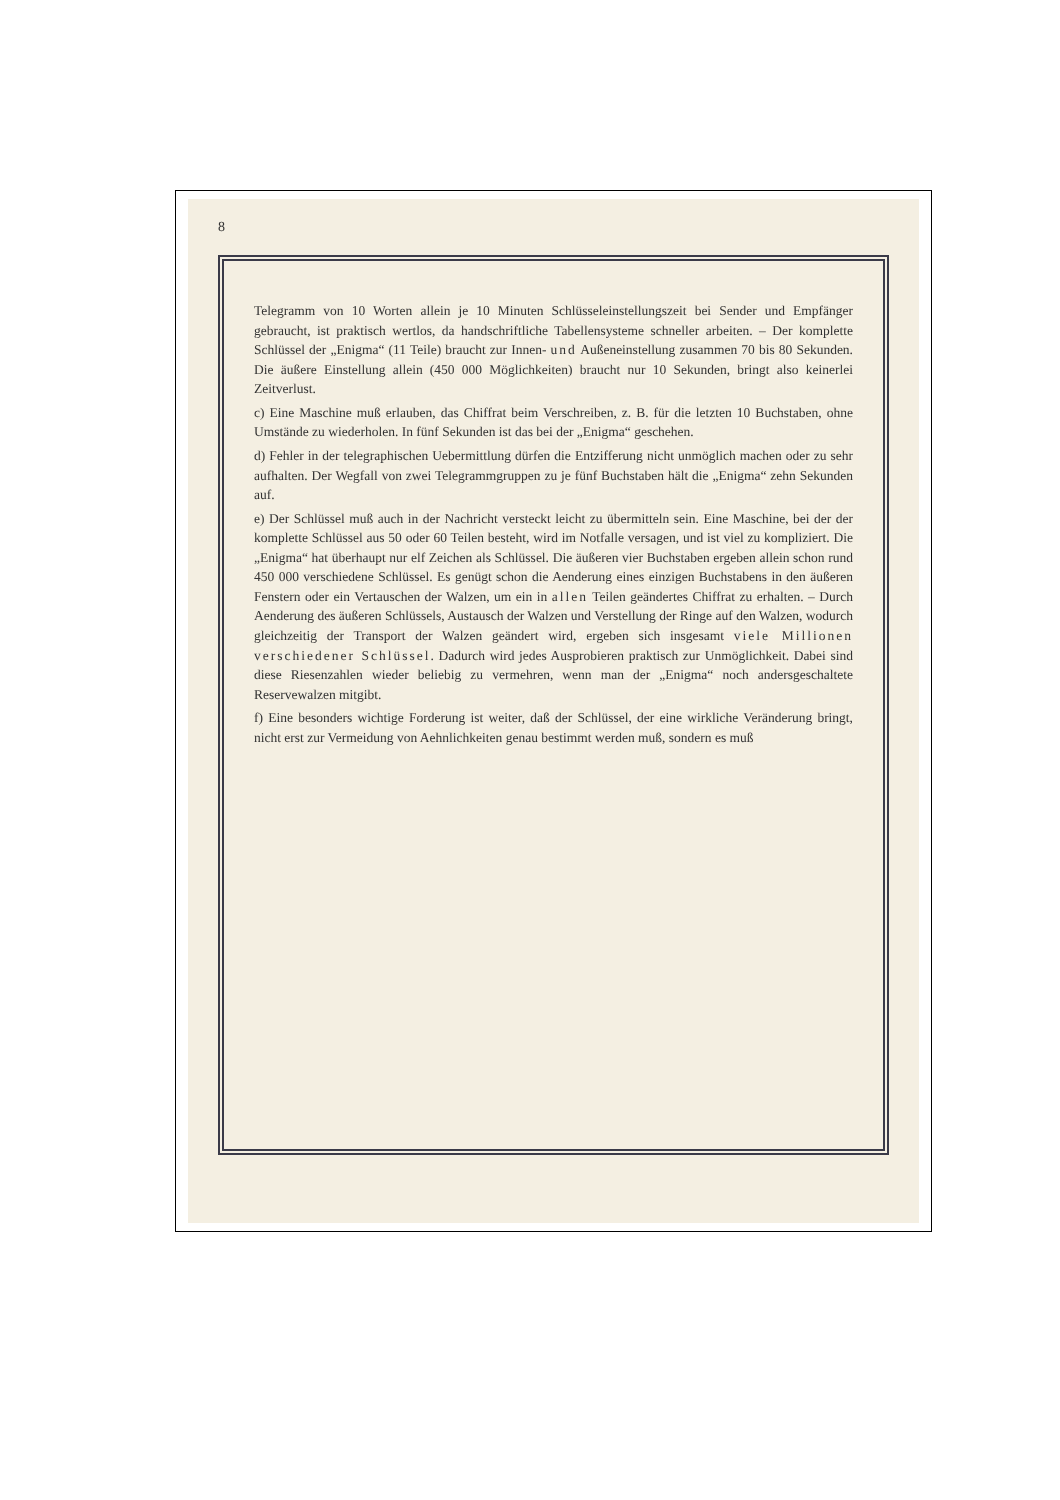8
Telegramm von 10 Worten allein je 10 Minuten Schlüsseleinstellungszeit bei Sender und Empfänger gebraucht, ist praktisch wertlos, da handschriftliche Tabellensysteme schneller arbeiten. – Der komplette Schlüssel der „Enigma“ (11 Teile) braucht zur Innen- und Außeneinstellung zusammen 70 bis 80 Sekunden. Die äußere Einstellung allein (450 000 Möglichkeiten) braucht nur 10 Sekunden, bringt also keinerlei Zeitverlust.
c) Eine Maschine muß erlauben, das Chiffrat beim Verschreiben, z. B. für die letzten 10 Buchstaben, ohne Umstände zu wiederholen. In fünf Sekunden ist das bei der „Enigma“ geschehen.
d) Fehler in der telegraphischen Uebermittlung dürfen die Entzifferung nicht unmöglich machen oder zu sehr aufhalten. Der Wegfall von zwei Telegrammgruppen zu je fünf Buchstaben hält die „Enigma“ zehn Sekunden auf.
e) Der Schlüssel muß auch in der Nachricht versteckt leicht zu übermitteln sein. Eine Maschine, bei der der komplette Schlüssel aus 50 oder 60 Teilen besteht, wird im Notfalle versagen, und ist viel zu kompliziert. Die „Enigma“ hat überhaupt nur elf Zeichen als Schlüssel. Die äußeren vier Buchstaben ergeben allein schon rund 450 000 verschiedene Schlüssel. Es genügt schon die Aenderung eines einzigen Buchstabens in den äußeren Fenstern oder ein Vertauschen der Walzen, um ein in allen Teilen geändertes Chiffrat zu erhalten. – Durch Aenderung des äußeren Schlüssels, Austausch der Walzen und Verstellung der Ringe auf den Walzen, wodurch gleichzeitig der Transport der Walzen geändert wird, ergeben sich insgesamt viele Millionen verschiedener Schlüssel. Dadurch wird jedes Ausprobieren praktisch zur Unmöglichkeit. Dabei sind diese Riesenzahlen wieder beliebig zu vermehren, wenn man der „Enigma“ noch andersgeschaltete Reservewalzen mitgibt.
f) Eine besonders wichtige Forderung ist weiter, daß der Schlüssel, der eine wirkliche Veränderung bringt, nicht erst zur Vermeidung von Aehnlichkeiten genau bestimmt werden muß, sondern es muß